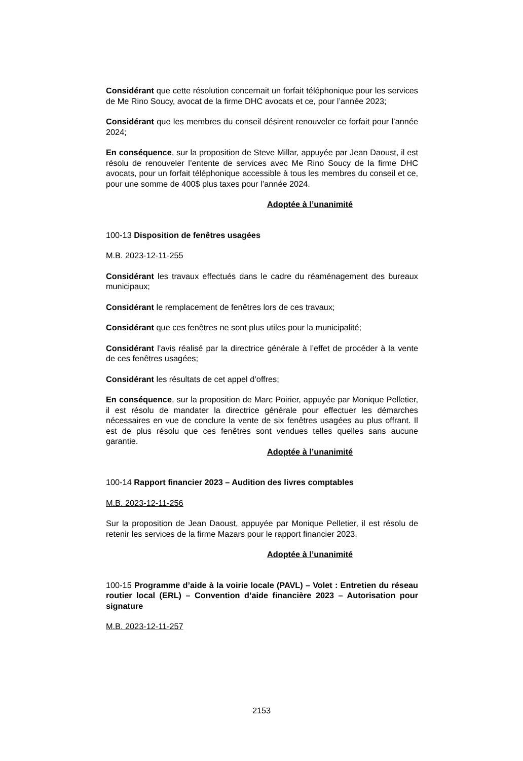Considérant que cette résolution concernait un forfait téléphonique pour les services de Me Rino Soucy, avocat de la firme DHC avocats et ce, pour l’année 2023;
Considérant que les membres du conseil désirent renouveler ce forfait pour l’année 2024;
En conséquence, sur la proposition de Steve Millar, appuyée par Jean Daoust, il est résolu de renouveler l’entente de services avec Me Rino Soucy de la firme DHC avocats, pour un forfait téléphonique accessible à tous les membres du conseil et ce, pour une somme de 400$ plus taxes pour l’année 2024.
Adoptée à l’unanimité
100-13 Disposition de fenêtres usagées
M.B. 2023-12-11-255
Considérant les travaux effectués dans le cadre du réaménagement des bureaux municipaux;
Considérant le remplacement de fenêtres lors de ces travaux;
Considérant que ces fenêtres ne sont plus utiles pour la municipalité;
Considérant l’avis réalisé par la directrice générale à l’effet de procéder à la vente de ces fenêtres usagées;
Considérant les résultats de cet appel d’offres;
En conséquence, sur la proposition de Marc Poirier, appuyée par Monique Pelletier, il est résolu de mandater la directrice générale pour effectuer les démarches nécessaires en vue de conclure la vente de six fenêtres usagées au plus offrant. Il est de plus résolu que ces fenêtres sont vendues telles quelles sans aucune garantie.
Adoptée à l’unanimité
100-14 Rapport financier 2023 – Audition des livres comptables
M.B. 2023-12-11-256
Sur la proposition de Jean Daoust, appuyée par Monique Pelletier, il est résolu de retenir les services de la firme Mazars pour le rapport financier 2023.
Adoptée à l’unanimité
100-15 Programme d’aide à la voirie locale (PAVL) – Volet : Entretien du réseau routier local (ERL) – Convention d’aide financière 2023 – Autorisation pour signature
M.B. 2023-12-11-257
2153